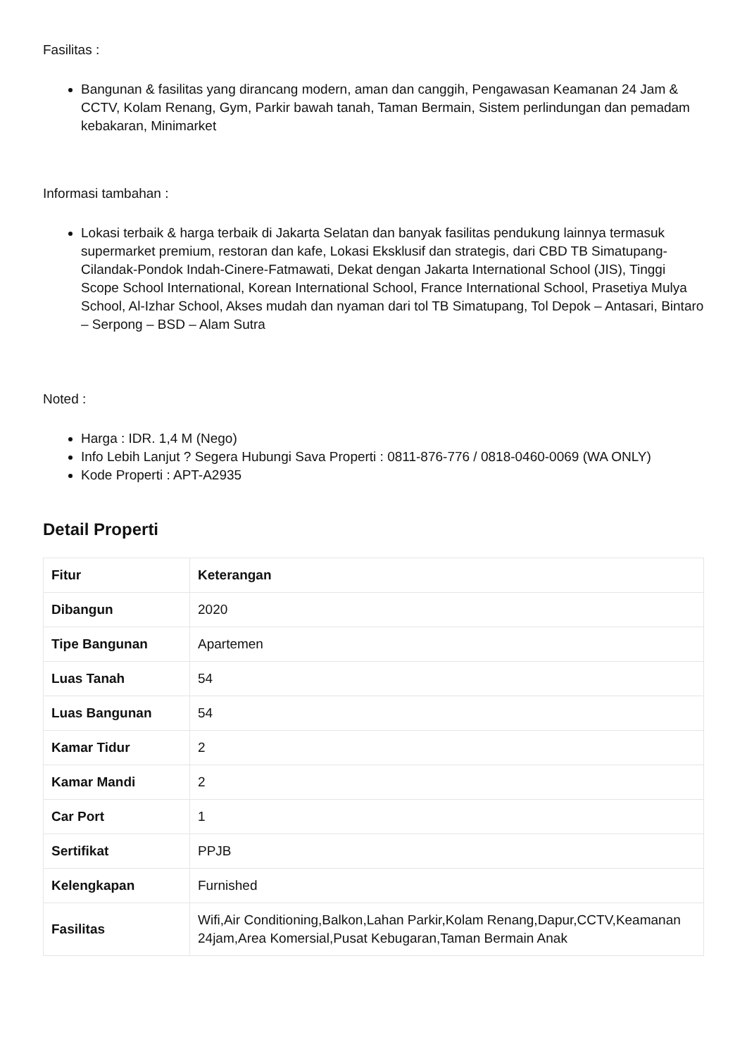Fasilitas :
Bangunan & fasilitas yang dirancang modern, aman dan canggih, Pengawasan Keamanan 24 Jam & CCTV, Kolam Renang, Gym, Parkir bawah tanah, Taman Bermain, Sistem perlindungan dan pemadam kebakaran, Minimarket
Informasi tambahan :
Lokasi terbaik & harga terbaik di Jakarta Selatan dan banyak fasilitas pendukung lainnya termasuk supermarket premium, restoran dan kafe, Lokasi Eksklusif dan strategis, dari CBD TB Simatupang-Cilandak-Pondok Indah-Cinere-Fatmawati, Dekat dengan Jakarta International School (JIS), Tinggi Scope School International, Korean International School, France International School, Prasetiya Mulya School, Al-Izhar School, Akses mudah dan nyaman dari tol TB Simatupang, Tol Depok – Antasari, Bintaro – Serpong – BSD – Alam Sutra
Noted :
Harga : IDR. 1,4 M (Nego)
Info Lebih Lanjut ? Segera Hubungi Sava Properti : 0811-876-776 / 0818-0460-0069 (WA ONLY)
Kode Properti : APT-A2935
Detail Properti
| Fitur | Keterangan |
| --- | --- |
| Dibangun | 2020 |
| Tipe Bangunan | Apartemen |
| Luas Tanah | 54 |
| Luas Bangunan | 54 |
| Kamar Tidur | 2 |
| Kamar Mandi | 2 |
| Car Port | 1 |
| Sertifikat | PPJB |
| Kelengkapan | Furnished |
| Fasilitas | Wifi,Air Conditioning,Balkon,Lahan Parkir,Kolam Renang,Dapur,CCTV,Keamanan 24jam,Area Komersial,Pusat Kebugaran,Taman Bermain Anak |